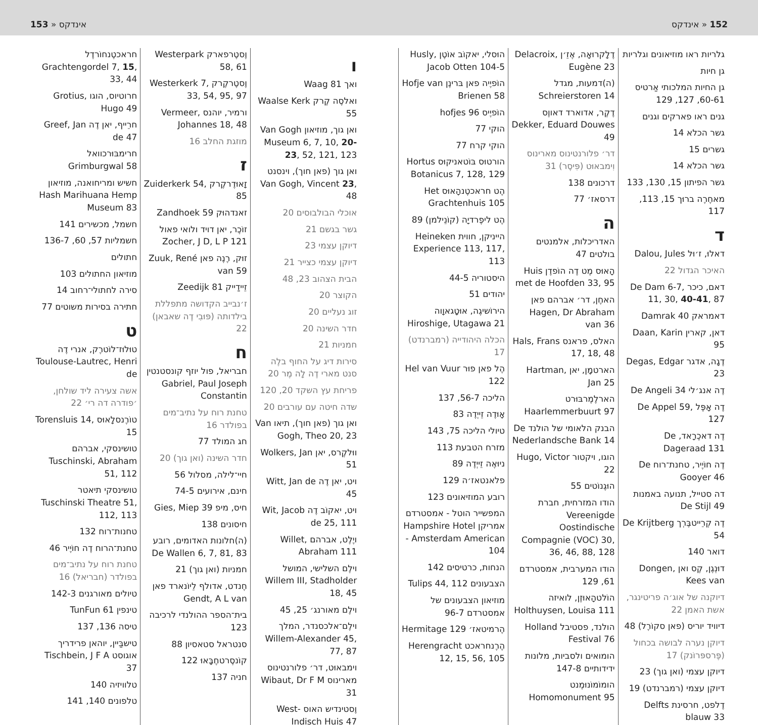152 « אינדקס אינדקס « 153
גלריות ראו מוזיאונים וגלריות
גן חיות
גן החיות המלכותי אַרטיס 60-61, 127, 129
גנים ראו פארקים וגנים
גשר הכלא 14
גשרים 15
גשר הכלא 14
גשר הפיתון 15, 130, 133
מאחֶרֶה ברוּך 15, 113, 117
ד
דאלוּ, ז׳וּל Dalou, Jules
האיכר הגדול 22
דאם, כיכר De Dam 6-7, 11, 30, 40-41, 87
דאמראק Damrak 40
דאן, קארין Daan, Karin 95
דֶגָה, אדגר Degas, Edgar 23
דֶה אנג׳לי De Angeli 34
דֶה אָפֶּל De Appel 59, 127
דֶה דאכֶרָאד, De Dageraad 131
דֶה חוֹיֶיר, טחנת־רוח De Gooyer 46
דה סטייל, תנועה באמנות De Stijl 49
דֶה קְרֵייטבֶּרְך De Krijtberg 54
דואר 140
דוּנְגֶן, קֶס ואן Dongen, Kees van
דיוקנה של אוג׳ה פריטינגר, אשת האמן 22
דיוויד יוריס (פאן סקוֹרֶל) 48
דיוקן נערה לבושה בכחול (פֶּרספּרוֹנק) 17
דיוקן עצמי (ואן גוך) 23
דיוקן עצמי (רמברנדט) 19
דֶלפט, חרסינת Delfts blauw 33
דֶלָקרוּאָה, אֶזֵ׳ן Delacroix, Eugène 23
(ה)דמעות, מגדל Schreierstoren 14
דֶקֶר, אדוארד דאווֶס Dekker, Eduard Douwes 49
דר׳ פלורנטינוס מארינוס וִימבאוּט (פִּיסֶר) 31
דרכונים 138
דרסאז׳ 77
ה
האדריכלות, אלמנטים בולטים 47
הָאוּס מֶט דֶה הוֹפדֶן Huis met de Hoofden 33, 95
האחֶן, דר׳ אברהם פאן Hagen, Dr Abraham van 36
האלס, פראנס Hals, Frans 17, 18, 48
הארטמָן, יאן Hartman, Jan 25
הארלֶמֶרבּוּרט Haarlemmerbuurt 97
הבנק הלאומי של הולנד De Nederlandsche Bank 14
הוגו, ויקטור Hugo, Victor 22
הוּגֶנוֹטים 55
הודו המזרחית, חברת Vereenigde Oostindische Compagnie (VOC) 30, 36, 46, 88, 128
הודו המערבית, אמסטרדם 61, 129
הוֹלטהָאוּזֶן, לואיזה Holthuysen, Louisa 111
הולנד, פסטיבל Holland Festival 76
הומואים ולסביות, מלונות ידידותיים 147-8
הומוֹמוֹנוּמֶנט Homomonument 95
הוּסלי, יאקוֹב אוֹטֶן Husly, Jacob Otten 104-5
הוֹפיֶיה פאן בּרינֶן Hofje van Brienen 58
הוֹפיֶיס hofjes 96
הוקי 77
הוקי קרח 77
הורטוּס בּוֹטאניקוּס Hortus Botanicus 7, 128, 129
הֶט חראכטֶנהָאוּס Het Grachtenhuis 105
הֶט ליפֶרדיָה (קוֹנֵילמן) 89
הייניקן, חווית Heineken Experience 113, 117, 113
היסטוריה 44-5
יהודים 51
הירוֹשיגֶה, אוּטָגאוָוה Hiroshige, Utagawa 21
הכלה היהודייה (רמברנדט) 17
הֶל פאן פוּר Hel van Vuur 122
הליכה 56-7, 137
אָוּדֶה זֵייְדֶה 83
טיולי הליכה 75, 143
מזרח הטבעת 113
ניוּאֶה זֵייְדֶה 89
פלאנטאז׳ה 129
רובע המוזיאונים 123
המפשייר הוטל - אמסטרדם אמריקן Hampshire Hotel - Amsterdam American 104
הנחות, כרטיסים 142
הצבעונים Tulips 44, 112
מוזיאון הצבעונים של אמסטרדם 96-7
הֶרמיטאז׳ Hermitage 129
הֶרֶנחראכט Herengracht 12, 15, 56, 105
ו
ואך Waag 81
ואלסֶה קֶרק Waalse Kerk 55
ואן גוך, מוזיאון Van Gogh Museum 6, 7, 10, 20-23, 52, 121, 123
ואן גוך (פאן חוך), וינסנט Van Gogh, Vincent 23, 48
אוכלי הבולבוסים 20
גשר בגשם 21
דיוקן עצמי 23
דיוקן עצמי כצייר 21
הבית הצהוב 23, 48
הקוצר 20
זוג נעליים 20
חדר השינה 20
חמניות 21
סירות דיג על החוף בלֶה סנט מארי דֶה לָה מֶר 20
פריחת עץ השקד 20, 120
שדה חיטה עם עורבים 20
ואן גוך (פאן חוך), תיאו Van Gogh, Theo 20, 23
ווּלקֶרס, יאן Wolkers, Jan 51
ויט, יאן דֶה Witt, Jan de 45
ויט, יאקוֹב דֶה Wit, Jacob de 25, 111
ויֶלֶט, אברהם Willet, Abraham 111
וילֶם השלישי, המושל Willem III, Stadholder 18, 45
וילֶם מאורנג׳ 25, 45
וילֶם־אלכסנדר, המלך Willem-Alexander 45, 77, 87
וימבאוּט, דר׳ פלורנטינוס מארינוס Wibaut, Dr F M 31
וֶסטינדיש האוס West-Indisch Huis 47
וֶסטֶרפארק Westerpark 58, 61
וֶסטֶרקֶרק Westerkerk 7, 33, 54, 95, 97
ורמיר, יוהנס Vermeer, Johannes 18, 48
מוזגת החלב 16
ז
זָאוּדֶרקֶרק Zuiderkerk 54, 85
זאנדהוּק Zandhoek 59
זוֹכֶר, יאן דויד ולואי פאול Zocher, J D, L P 121
זוּק, רֶנֶה פאן Zuuk, René van 59
זֵיידַייק Zeedijk 81
ז׳נבייב הקדושה מתפללת בילדותה (פּוּבִי דֶה שאבאן) 22
ח
חבריאל, פול יוזף קונסטנטין Gabriel, Paul Joseph Constantin
טחנת רוח על נתיב־מים בפולדר 16
חג המולד 77
חדר השינה (ואן גוך) 20
חיי־לילה, מסלול 56
חינם, אירועים 74-5
חיס, מיפ Gies, Miep 39
חיסונים 138
(ה)חלונות האדומים, רובע De Wallen 6, 7, 81, 83
חמניות (ואן גוך) 21
חֶנדט, אדולף לֵיוֹנארד פאן Gendt, A L van
בית־הספר ההולנדי לרכיבה 123
סנטראל סטאסיון 88
קוֹנסֶרטחֶבָּאוּ 122
חניה 137
חראכטֶנחוֹרדֶל Grachtengordel 7, 15, 33, 44
חרוטיוס, הוגו Grotius, Hugo 49
חרֵייף, יאן דֶה Greef, Jan de 47
חרימבּוּרכוואל Grimburgwal 58
חשיש ומריחואנה, מוזיאון Hash Marihuana Hemp Museum 83
חשמל, מכשירים 141
חשמליות 57, 60, 136-7
חתולים
מוזיאון החתולים 103
סירה לחתולי־רחוב 14
חתירה בסירות משוטים 77
ט
טוּלוּז־לוֹטרֶק, אנרי דֶה Toulouse-Lautrec, Henri de
אשה צעירה ליד שולחן, ׳פודרה דה רי׳ 22
טוֹרֶנסלָאוּס Torensluis 14, 15
טושינסקי, אברהם Tuschinski, Abraham 51, 112
טושינסקי תיאטר Tuschinski Theatre 51, 112, 113
טחנות־רוח 132
טחנת־הרוח דֶה חוֹיֶיר 46
טחנת רוח על נתיב־מים בפולדר (חבריאל) 16
טיולים מאורגנים 142-3
טינפין TunFun 61
טיסה 136, 137
טישבַּיין, יוהאן פרידריך אוגוסט Tischbein, J F A 37
טלוויזיה 140
טלפונים 140, 141